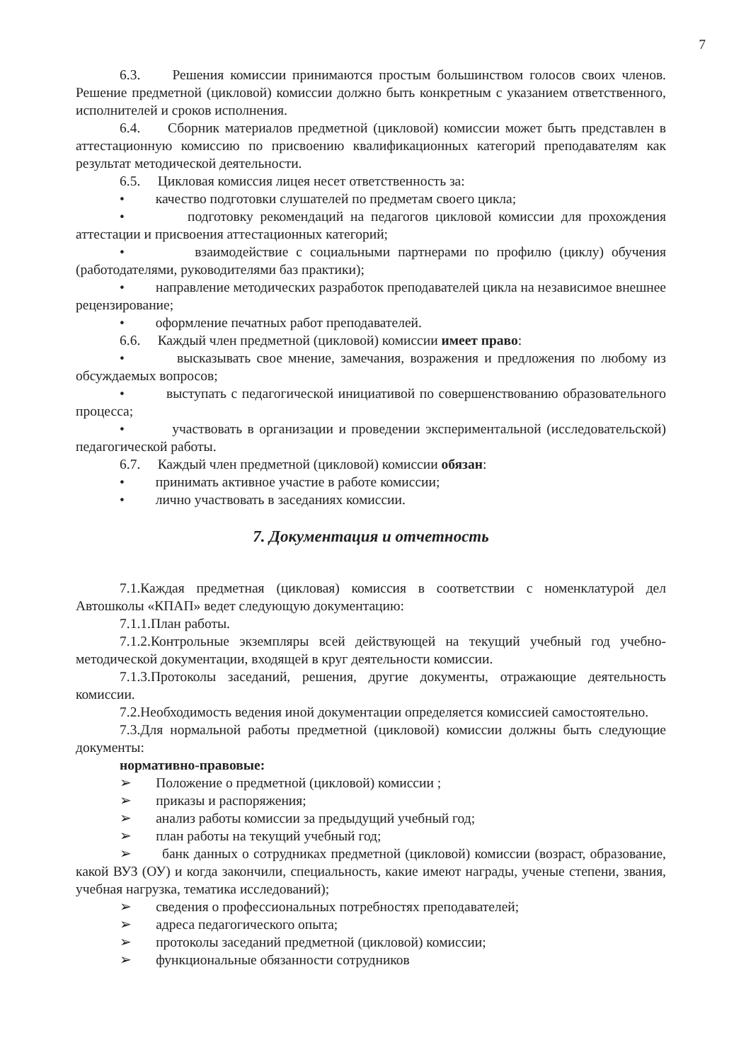7
6.3. Решения комиссии принимаются простым большинством голосов своих членов. Решение предметной (цикловой) комиссии должно быть конкретным с указанием ответственного, исполнителей и сроков исполнения.
6.4. Сборник материалов предметной (цикловой) комиссии может быть представлен в аттестационную комиссию по присвоению квалификационных категорий преподавателям как результат методической деятельности.
6.5. Цикловая комиссия лицея несет ответственность за:
• качество подготовки слушателей по предметам своего цикла;
• подготовку рекомендаций на педагогов цикловой комиссии для прохождения аттестации и присвоения аттестационных категорий;
• взаимодействие с социальными партнерами по профилю (циклу) обучения (работодателями, руководителями баз практики);
• направление методических разработок преподавателей цикла на независимое внешнее рецензирование;
• оформление печатных работ преподавателей.
6.6. Каждый член предметной (цикловой) комиссии имеет право:
• высказывать свое мнение, замечания, возражения и предложения по любому из обсуждаемых вопросов;
• выступать с педагогической инициативой по совершенствованию образовательного процесса;
• участвовать в организации и проведении экспериментальной (исследовательской) педагогической работы.
6.7. Каждый член предметной (цикловой) комиссии обязан:
• принимать активное участие в работе комиссии;
• лично участвовать в заседаниях комиссии.
7. Документация и отчетность
7.1.Каждая предметная (цикловая) комиссия в соответствии с номенклатурой дел Автошколы «КПАП» ведет следующую документацию:
7.1.1.План работы.
7.1.2.Контрольные экземпляры всей действующей на текущий учебный год учебно-методической документации, входящей в круг деятельности комиссии.
7.1.3.Протоколы заседаний, решения, другие документы, отражающие деятельность комиссии.
7.2.Необходимость ведения иной документации определяется комиссией самостоятельно.
7.3.Для нормальной работы предметной (цикловой) комиссии должны быть следующие документы:
нормативно-правовые:
➢ Положение о предметной (цикловой) комиссии ;
➢ приказы и распоряжения;
➢ анализ работы комиссии за предыдущий учебный год;
➢ план работы на текущий учебный год;
➢ банк данных о сотрудниках предметной (цикловой) комиссии (возраст, образование, какой ВУЗ (ОУ) и когда закончили, специальность, какие имеют награды, ученые степени, звания, учебная нагрузка, тематика исследований);
➢ сведения о профессиональных потребностях преподавателей;
➢ адреса педагогического опыта;
➢ протоколы заседаний предметной (цикловой) комиссии;
➢ функциональные обязанности сотрудников